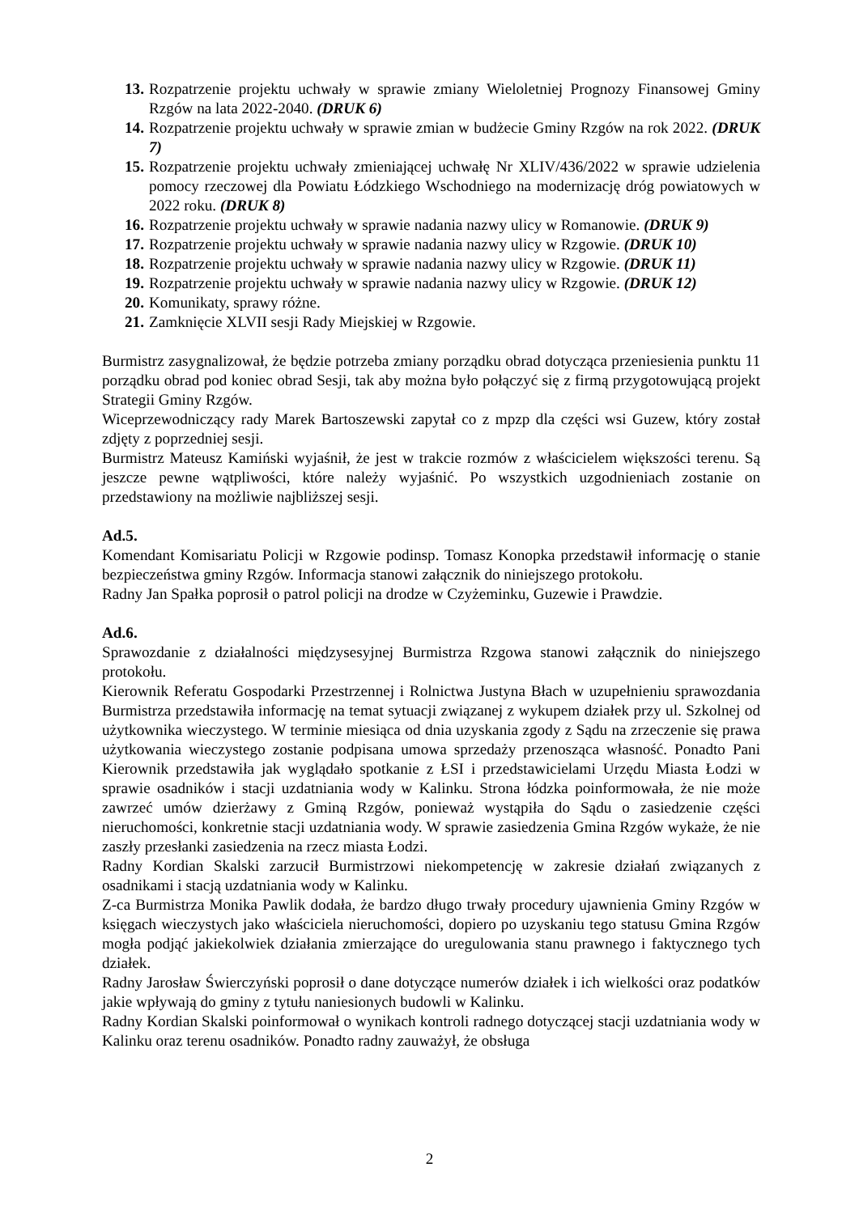13. Rozpatrzenie projektu uchwały w sprawie zmiany Wieloletniej Prognozy Finansowej Gminy Rzgów na lata 2022-2040. (DRUK 6)
14. Rozpatrzenie projektu uchwały w sprawie zmian w budżecie Gminy Rzgów na rok 2022. (DRUK 7)
15. Rozpatrzenie projektu uchwały zmieniającej uchwałę Nr XLIV/436/2022 w sprawie udzielenia pomocy rzeczowej dla Powiatu Łódzkiego Wschodniego na modernizację dróg powiatowych w 2022 roku. (DRUK 8)
16. Rozpatrzenie projektu uchwały w sprawie nadania nazwy ulicy w Romanowie. (DRUK 9)
17. Rozpatrzenie projektu uchwały w sprawie nadania nazwy ulicy w Rzgowie. (DRUK 10)
18. Rozpatrzenie projektu uchwały w sprawie nadania nazwy ulicy w Rzgowie. (DRUK 11)
19. Rozpatrzenie projektu uchwały w sprawie nadania nazwy ulicy w Rzgowie. (DRUK 12)
20. Komunikaty, sprawy różne.
21. Zamknięcie XLVII sesji Rady Miejskiej w Rzgowie.
Burmistrz zasygnalizował, że będzie potrzeba zmiany porządku obrad dotycząca przeniesienia punktu 11 porządku obrad pod koniec obrad Sesji, tak aby można było połączyć się z firmą przygotowującą projekt Strategii Gminy Rzgów.
Wiceprzewodniczący rady Marek Bartoszewski zapytał co z mpzp dla części wsi Guzew, który został zdjęty z poprzedniej sesji.
Burmistrz Mateusz Kamiński wyjaśnił, że jest w trakcie rozmów z właścicielem większości terenu. Są jeszcze pewne wątpliwości, które należy wyjaśnić. Po wszystkich uzgodnieniach zostanie on przedstawiony na możliwie najbliższej sesji.
Ad.5.
Komendant Komisariatu Policji w Rzgowie podinsp. Tomasz Konopka przedstawił informację o stanie bezpieczeństwa gminy Rzgów. Informacja stanowi załącznik do niniejszego protokołu.
Radny Jan Spałka poprosił o patrol policji na drodze w Czyżeminku, Guzewie i Prawdzie.
Ad.6.
Sprawozdanie z działalności międzysesyjnej Burmistrza Rzgowa stanowi załącznik do niniejszego protokołu.
Kierownik Referatu Gospodarki Przestrzennej i Rolnictwa Justyna Błach w uzupełnieniu sprawozdania Burmistrza przedstawiła informację na temat sytuacji związanej z wykupem działek przy ul. Szkolnej od użytkownika wieczystego. W terminie miesiąca od dnia uzyskania zgody z Sądu na zrzeczenie się prawa użytkowania wieczystego zostanie podpisana umowa sprzedaży przenosząca własność. Ponadto Pani Kierownik przedstawiła jak wyglądało spotkanie z ŁSI i przedstawicielami Urzędu Miasta Łodzi w sprawie osadników i stacji uzdatniania wody w Kalinku. Strona łódzka poinformowała, że nie może zawrzeć umów dzierżawy z Gminą Rzgów, ponieważ wystąpiła do Sądu o zasiedzenie części nieruchomości, konkretnie stacji uzdatniania wody. W sprawie zasiedzenia Gmina Rzgów wykaże, że nie zaszły przesłanki zasiedzenia na rzecz miasta Łodzi.
Radny Kordian Skalski zarzucił Burmistrzowi niekompetencję w zakresie działań związanych z osadnikami i stacją uzdatniania wody w Kalinku.
Z-ca Burmistrza Monika Pawlik dodała, że bardzo długo trwały procedury ujawnienia Gminy Rzgów w księgach wieczystych jako właściciela nieruchomości, dopiero po uzyskaniu tego statusu Gmina Rzgów mogła podjąć jakiekolwiek działania zmierzające do uregulowania stanu prawnego i faktycznego tych działek.
Radny Jarosław Świerczyński poprosił o dane dotyczące numerów działek i ich wielkości oraz podatków jakie wpływają do gminy z tytułu naniesionych budowli w Kalinku.
Radny Kordian Skalski poinformował o wynikach kontroli radnego dotyczącej stacji uzdatniania wody w Kalinku oraz terenu osadników. Ponadto radny zauważył, że obsługa
2